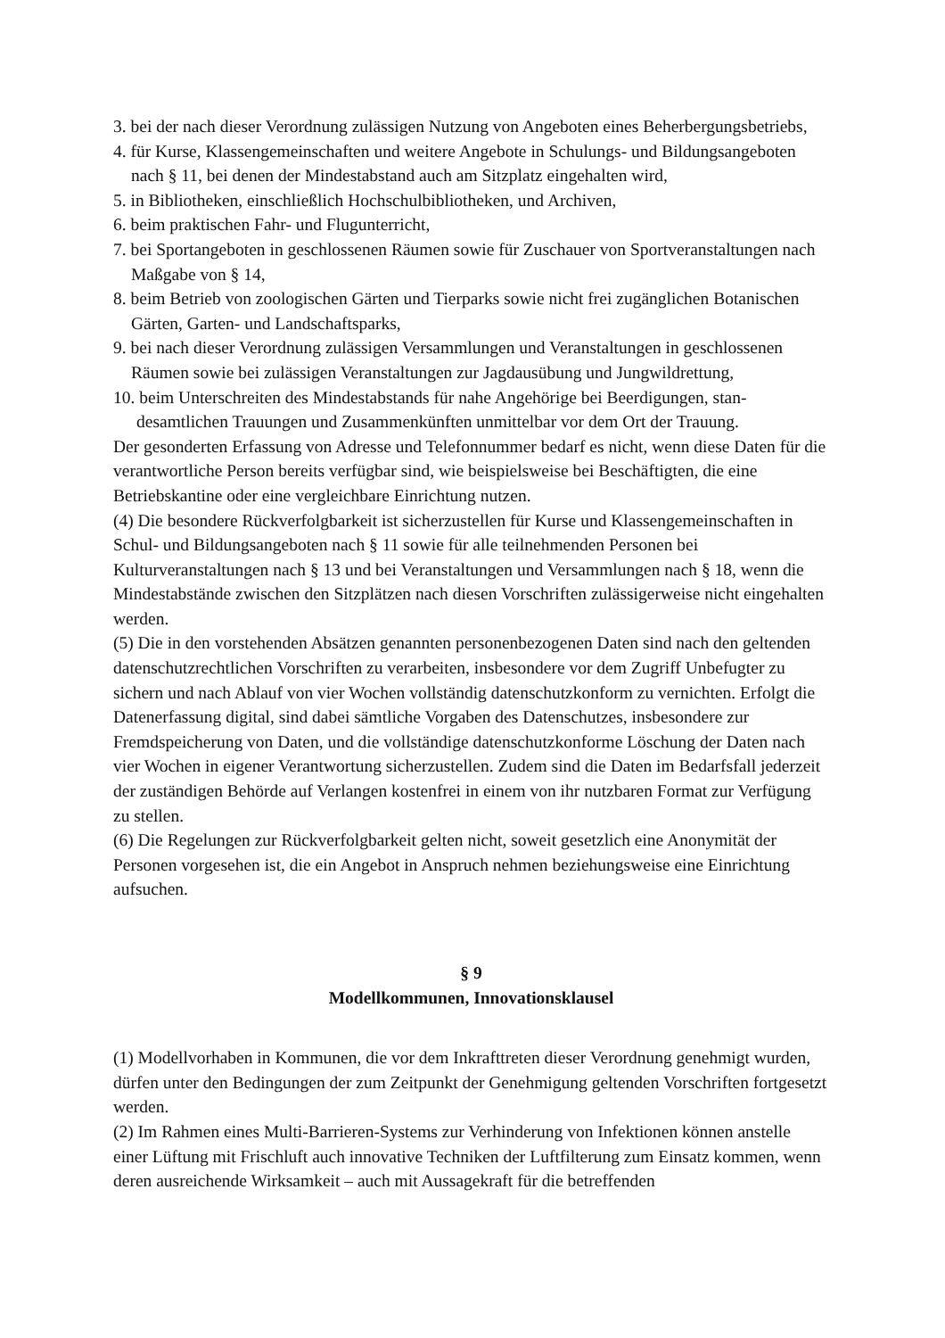3. bei der nach dieser Verordnung zulässigen Nutzung von Angeboten eines Beherbergungs­betriebs,
4. für Kurse, Klassengemeinschaften und weitere Angebote in Schulungs- und Bildungsange­boten nach § 11, bei denen der Mindestabstand auch am Sitzplatz eingehalten wird,
5. in Bibliotheken, einschließlich Hochschulbibliotheken, und Archiven,
6. beim praktischen Fahr- und Flugunterricht,
7. bei Sportangeboten in geschlossenen Räumen sowie für Zuschauer von Sportveranstaltun­gen nach Maßgabe von § 14,
8. beim Betrieb von zoologischen Gärten und Tierparks sowie nicht frei zugänglichen Botani­schen Gärten, Garten- und Landschaftsparks,
9. bei nach dieser Verordnung zulässigen Versammlungen und Veranstaltungen in geschlos­senen Räumen sowie bei zulässigen Veranstaltungen zur Jagdausübung und Jungwildret­tung,
10. beim Unterschreiten des Mindestabstands für nahe Angehörige bei Beerdigungen, stan­desamtlichen Trauungen und Zusammenkünften unmittelbar vor dem Ort der Trauung.
Der gesonderten Erfassung von Adresse und Telefonnummer bedarf es nicht, wenn diese Da­ten für die verantwortliche Person bereits verfügbar sind, wie beispielsweise bei Beschäftig­ten, die eine Betriebskantine oder eine vergleichbare Einrichtung nutzen.
(4) Die besondere Rückverfolgbarkeit ist sicherzustellen für Kurse und Klassengemeinschaf­ten in Schul- und Bildungsangeboten nach § 11 sowie für alle teilnehmenden Personen bei Kulturveranstaltungen nach § 13 und bei Veranstaltungen und Versammlungen nach § 18, wenn die Mindestabstände zwischen den Sitzplätzen nach diesen Vorschriften zulässiger­weise nicht eingehalten werden.
(5) Die in den vorstehenden Absätzen genannten personenbezogenen Daten sind nach den geltenden datenschutzrechtlichen Vorschriften zu verarbeiten, insbesondere vor dem Zugriff Unbefugter zu sichern und nach Ablauf von vier Wochen vollständig datenschutzkonform zu vernichten. Erfolgt die Datenerfassung digital, sind dabei sämtliche Vorgaben des Daten­schutzes, insbesondere zur Fremdspeicherung von Daten, und die vollständige datenschutz­konforme Löschung der Daten nach vier Wochen in eigener Verantwortung sicherzustellen. Zudem sind die Daten im Bedarfsfall jederzeit der zuständigen Behörde auf Verlangen kos­tenfrei in einem von ihr nutzbaren Format zur Verfügung zu stellen.
(6) Die Regelungen zur Rückverfolgbarkeit gelten nicht, soweit gesetzlich eine Anonymität der Personen vorgesehen ist, die ein Angebot in Anspruch nehmen beziehungsweise eine Ein­richtung aufsuchen.
§ 9
Modellkommunen, Innovationsklausel
(1) Modellvorhaben in Kommunen, die vor dem Inkrafttreten dieser Verordnung genehmigt wurden, dürfen unter den Bedingungen der zum Zeitpunkt der Genehmigung geltenden Vor­schriften fortgesetzt werden.
(2) Im Rahmen eines Multi-Barrieren-Systems zur Verhinderung von Infektionen können an­stelle einer Lüftung mit Frischluft auch innovative Techniken der Luftfilterung zum Einsatz kommen, wenn deren ausreichende Wirksamkeit – auch mit Aussagekraft für die betreffenden